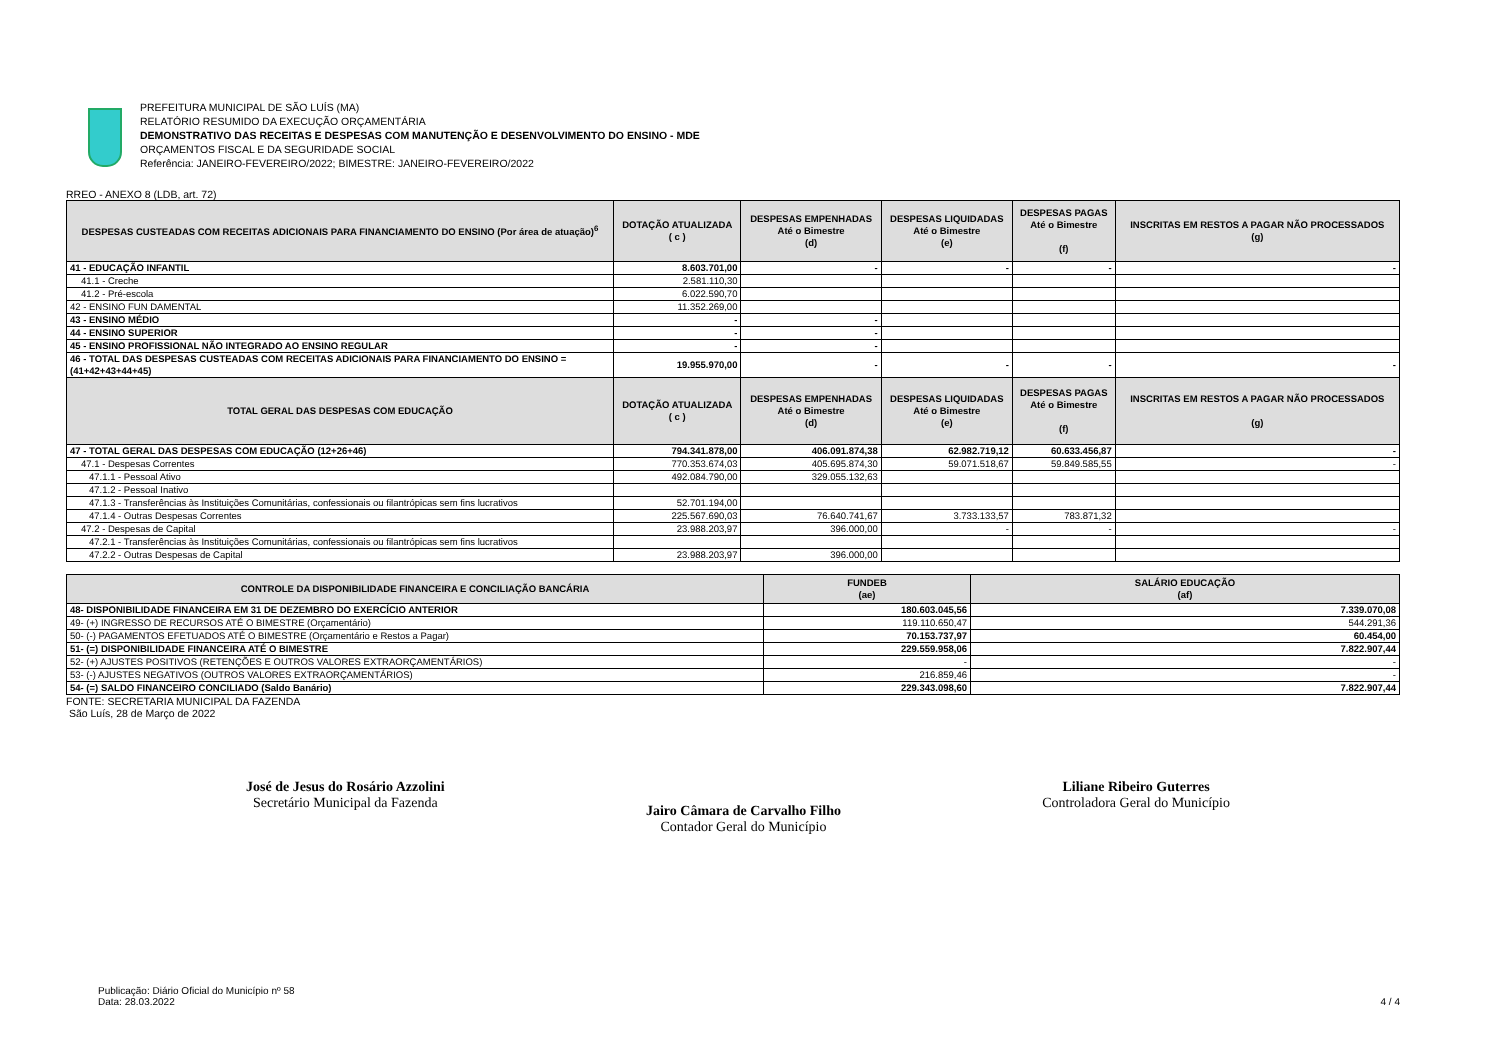PREFEITURA MUNICIPAL DE SÃO LUÍS (MA)
RELATÓRIO RESUMIDO DA EXECUÇÃO ORÇAMENTÁRIA
DEMONSTRATIVO DAS RECEITAS E DESPESAS COM MANUTENÇÃO E DESENVOLVIMENTO DO ENSINO - MDE
ORÇAMENTOS FISCAL E DA SEGURIDADE SOCIAL
Referência: JANEIRO-FEVEREIRO/2022; BIMESTRE: JANEIRO-FEVEREIRO/2022
RREO - ANEXO 8 (LDB, art. 72)
| DESPESAS CUSTEADAS COM RECEITAS ADICIONAIS PARA FINANCIAMENTO DO ENSINO (Por área de atuação)<sup>6</sup> | DOTAÇÃO ATUALIZADA ( c ) | DESPESAS EMPENHADAS Até o Bimestre (d) | DESPESAS LIQUIDADAS Até o Bimestre (e) | DESPESAS PAGAS Até o Bimestre (f) | INSCRITAS EM RESTOS A PAGAR NÃO PROCESSADOS (g) |
| --- | --- | --- | --- | --- | --- |
| 41 - EDUCAÇÃO INFANTIL | 8.603.701,00 | - | - | - | - |
| 41.1 - Creche | 2.581.110,30 | | | | |
| 41.2 - Pré-escola | 6.022.590,70 | | | | |
| 42 - ENSINO FUN DAMENTAL | 11.352.269,00 | | | | |
| 43 - ENSINO MÉDIO | - | - | | | |
| 44 - ENSINO SUPERIOR | - | - | | | |
| 45 - ENSINO PROFISSIONAL NÃO INTEGRADO AO ENSINO REGULAR | - | - | | | |
| 46 - TOTAL DAS DESPESAS CUSTEADAS COM RECEITAS ADICIONAIS PARA FINANCIAMENTO DO ENSINO = (41+42+43+44+45) | 19.955.970,00 | - | - | - | - |
| TOTAL GERAL DAS DESPESAS COM EDUCAÇÃO | DOTAÇÃO ATUALIZADA ( c ) | DESPESAS EMPENHADAS Até o Bimestre (d) | DESPESAS LIQUIDADAS Até o Bimestre (e) | DESPESAS PAGAS Até o Bimestre (f) | INSCRITAS EM RESTOS A PAGAR NÃO PROCESSADOS (g) |
| 47 - TOTAL GERAL DAS DESPESAS COM EDUCAÇÃO (12+26+46) | 794.341.878,00 | 406.091.874,38 | 62.982.719,12 | 60.633.456,87 | - |
| 47.1 - Despesas Correntes | 770.353.674,03 | 405.695.874,30 | 59.071.518,67 | 59.849.585,55 | - |
| 47.1.1 - Pessoal Ativo | 492.084.790,00 | 329.055.132,63 | | | |
| 47.1.2 - Pessoal Inativo | | | | | |
| 47.1.3 - Transferências às Instituições Comunitárias, confessionais ou filantrópicas sem fins lucrativos | 52.701.194,00 | | | | |
| 47.1.4 - Outras Despesas Correntes | 225.567.690,03 | 76.640.741,67 | 3.733.133,57 | 783.871,32 | |
| 47.2 - Despesas de Capital | 23.988.203,97 | 396.000,00 | - | - | - |
| 47.2.1 - Transferências às Instituições Comunitárias, confessionais ou filantrópicas sem fins lucrativos | | | | | |
| 47.2.2 - Outras Despesas de Capital | 23.988.203,97 | 396.000,00 | | | |
| CONTROLE DA DISPONIBILIDADE FINANCEIRA E CONCILIAÇÃO BANCÁRIA | FUNDEB (ae) | SALÁRIO EDUCAÇÃO (af) |
| --- | --- | --- |
| 48- DISPONIBILIDADE FINANCEIRA EM 31 DE DEZEMBRO DO EXERCÍCIO ANTERIOR | 180.603.045,56 | 7.339.070,08 |
| 49- (+) INGRESSO DE RECURSOS ATÉ O BIMESTRE (Orçamentário) | 119.110.650,47 | 544.291,36 |
| 50- (-) PAGAMENTOS EFETUADOS ATÉ O BIMESTRE (Orçamentário e Restos a Pagar) | 70.153.737,97 | 60.454,00 |
| 51- (=) DISPONIBILIDADE FINANCEIRA ATÉ O BIMESTRE | 229.559.958,06 | 7.822.907,44 |
| 52- (+) AJUSTES POSITIVOS (RETENÇÕES E OUTROS VALORES EXTRAORÇAMENTÁRIOS) | - | - |
| 53- (-) AJUSTES NEGATIVOS (OUTROS VALORES EXTRAORÇAMENTÁRIOS) | 216.859,46 | - |
| 54- (=) SALDO FINANCEIRO CONCILIADO (Saldo Banário) | 229.343.098,60 | 7.822.907,44 |
FONTE: SECRETARIA MUNICIPAL DA FAZENDA
São Luís, 28 de Março de 2022
José de Jesus do Rosário Azzolini
Secretário Municipal da Fazenda
Jairo Câmara de Carvalho Filho
Contador Geral do Município
Liliane Ribeiro Guterres
Controladora Geral do Município
Publicação: Diário Oficial do Município nº 58
Data: 28.03.2022
4 / 4